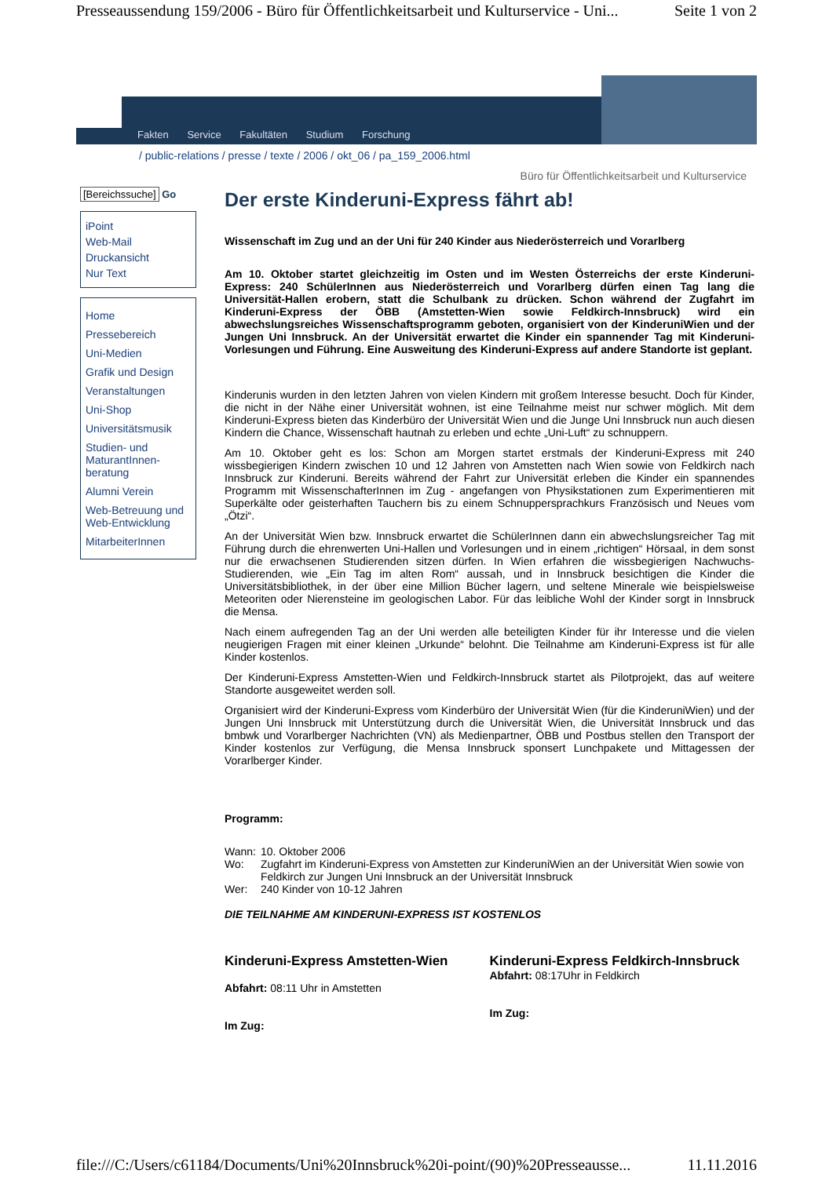Presseaussendung 159/2006 - Büro für Öffentlichkeitsarbeit und Kulturservice - Uni... Seite 1 von 2
Fakten Service Fakultäten Studium Forschung
/ public-relations / presse / texte / 2006 / okt_06 / pa_159_2006.html
Büro für Öffentlichkeitsarbeit und Kulturservice
[Bereichssuche] Go
iPoint
Web-Mail
Druckansicht
Nur Text
Home
Pressebereich
Uni-Medien
Grafik und Design
Veranstaltungen
Uni-Shop
Universitätsmusik
Studien- und MaturantInnen-beratung
Alumni Verein
Web-Betreuung und Web-Entwicklung
MitarbeiterInnen
Der erste Kinderuni-Express fährt ab!
Wissenschaft im Zug und an der Uni für 240 Kinder aus Niederösterreich und Vorarlberg
Am 10. Oktober startet gleichzeitig im Osten und im Westen Österreichs der erste Kinderuni-Express: 240 SchülerInnen aus Niederösterreich und Vorarlberg dürfen einen Tag lang die Universität-Hallen erobern, statt die Schulbank zu drücken. Schon während der Zugfahrt im Kinderuni-Express der ÖBB (Amstetten-Wien sowie Feldkirch-Innsbruck) wird ein abwechslungsreiches Wissenschaftsprogramm geboten, organisiert von der KinderuniWien und der Jungen Uni Innsbruck. An der Universität erwartet die Kinder ein spannender Tag mit Kinderuni-Vorlesungen und Führung. Eine Ausweitung des Kinderuni-Express auf andere Standorte ist geplant.
Kinderunis wurden in den letzten Jahren von vielen Kindern mit großem Interesse besucht. Doch für Kinder, die nicht in der Nähe einer Universität wohnen, ist eine Teilnahme meist nur schwer möglich. Mit dem Kinderuni-Express bieten das Kinderbüro der Universität Wien und die Junge Uni Innsbruck nun auch diesen Kindern die Chance, Wissenschaft hautnah zu erleben und echte „Uni-Luft“ zu schnuppern.
Am 10. Oktober geht es los: Schon am Morgen startet erstmals der Kinderuni-Express mit 240 wissbegierigen Kindern zwischen 10 und 12 Jahren von Amstetten nach Wien sowie von Feldkirch nach Innsbruck zur Kinderuni. Bereits während der Fahrt zur Universität erleben die Kinder ein spannendes Programm mit WissenschafterInnen im Zug - angefangen von Physikstationen zum Experimentieren mit Superkälte oder geisterhaften Tauchern bis zu einem Schnuppersprachkurs Französisch und Neues vom „Ötzi“.
An der Universität Wien bzw. Innsbruck erwartet die SchülerInnen dann ein abwechslungsreicher Tag mit Führung durch die ehrenwerten Uni-Hallen und Vorlesungen und in einem „richtigen“ Hörsaal, in dem sonst nur die erwachsenen Studierenden sitzen dürfen. In Wien erfahren die wissbegierigen Nachwuchs-Studierenden, wie „Ein Tag im alten Rom“ aussah, und in Innsbruck besichtigen die Kinder die Universitätsbibliothek, in der über eine Million Bücher lagern, und seltene Minerale wie beispielsweise Meteoriten oder Nierensteine im geologischen Labor. Für das leibliche Wohl der Kinder sorgt in Innsbruck die Mensa.
Nach einem aufregenden Tag an der Uni werden alle beteiligten Kinder für ihr Interesse und die vielen neugierigen Fragen mit einer kleinen „Urkunde“ belohnt. Die Teilnahme am Kinderuni-Express ist für alle Kinder kostenlos.
Der Kinderuni-Express Amstetten-Wien und Feldkirch-Innsbruck startet als Pilotprojekt, das auf weitere Standorte ausgeweitet werden soll.
Organisiert wird der Kinderuni-Express vom Kinderbüro der Universität Wien (für die KinderuniWien) und der Jungen Uni Innsbruck mit Unterstützung durch die Universität Wien, die Universität Innsbruck und das bmbwk und Vorarlberger Nachrichten (VN) als Medienpartner, ÖBB und Postbus stellen den Transport der Kinder kostenlos zur Verfügung, die Mensa Innsbruck sponsert Lunchpakete und Mittagessen der Vorarlberger Kinder.
Programm:
| Wann: | 10. Oktober 2006 |
| Wo: | Zugfahrt im Kinderuni-Express von Amstetten zur KinderuniWien an der Universität Wien sowie von Feldkirch zur Jungen Uni Innsbruck an der Universität Innsbruck |
| Wer: | 240 Kinder von 10-12 Jahren |
DIE TEILNAHME AM KINDERUNI-EXPRESS IST KOSTENLOS
| Kinderuni-Express Amstetten-Wien Abfahrt: 08:11 Uhr in Amstetten Im Zug: | Kinderuni-Express Feldkirch-Innsbruck Abfahrt: 08:17Uhr in Feldkirch Im Zug: |
file:///C:/Users/c61184/Documents/Uni%20Innsbruck%20i-point/(90)%20Presseausse... 11.11.2016